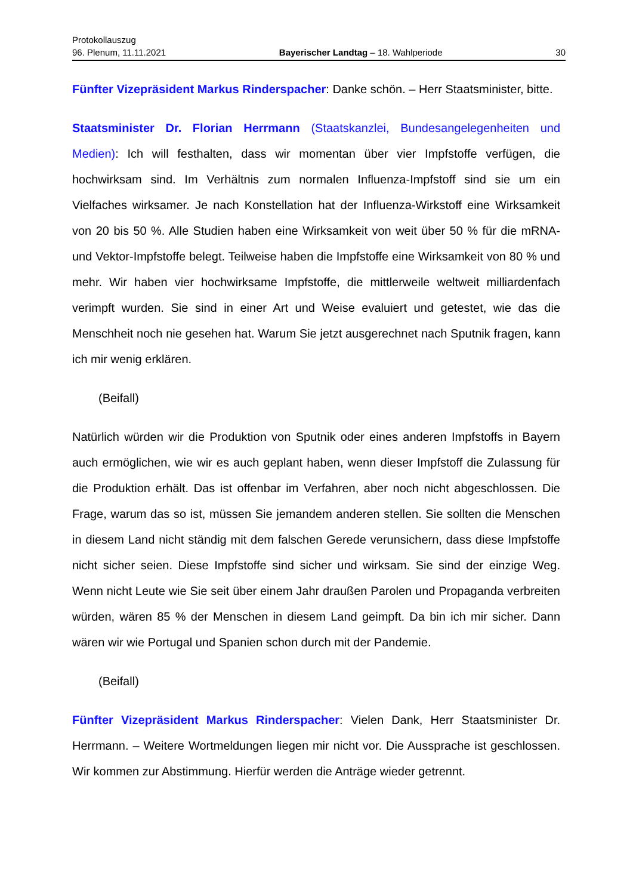Protokollauszug
96. Plenum, 11.11.2021 Bayerischer Landtag – 18. Wahlperiode 30
Fünfter Vizepräsident Markus Rinderspacher: Danke schön. – Herr Staatsminister, bitte.
Staatsminister Dr. Florian Herrmann (Staatskanzlei, Bundesangelegenheiten und Medien): Ich will festhalten, dass wir momentan über vier Impfstoffe verfügen, die hochwirksam sind. Im Verhältnis zum normalen Influenza-Impfstoff sind sie um ein Vielfaches wirksamer. Je nach Konstellation hat der Influenza-Wirkstoff eine Wirksamkeit von 20 bis 50 %. Alle Studien haben eine Wirksamkeit von weit über 50 % für die mRNA- und Vektor-Impfstoffe belegt. Teilweise haben die Impfstoffe eine Wirksamkeit von 80 % und mehr. Wir haben vier hochwirksame Impfstoffe, die mittlerweile weltweit milliardenfach verimpft wurden. Sie sind in einer Art und Weise evaluiert und getestet, wie das die Menschheit noch nie gesehen hat. Warum Sie jetzt ausgerechnet nach Sputnik fragen, kann ich mir wenig erklären.
(Beifall)
Natürlich würden wir die Produktion von Sputnik oder eines anderen Impfstoffs in Bayern auch ermöglichen, wie wir es auch geplant haben, wenn dieser Impfstoff die Zulassung für die Produktion erhält. Das ist offenbar im Verfahren, aber noch nicht abgeschlossen. Die Frage, warum das so ist, müssen Sie jemandem anderen stellen. Sie sollten die Menschen in diesem Land nicht ständig mit dem falschen Gerede verunsichern, dass diese Impfstoffe nicht sicher seien. Diese Impfstoffe sind sicher und wirksam. Sie sind der einzige Weg. Wenn nicht Leute wie Sie seit über einem Jahr draußen Parolen und Propaganda verbreiten würden, wären 85 % der Menschen in diesem Land geimpft. Da bin ich mir sicher. Dann wären wir wie Portugal und Spanien schon durch mit der Pandemie.
(Beifall)
Fünfter Vizepräsident Markus Rinderspacher: Vielen Dank, Herr Staatsminister Dr. Herrmann. – Weitere Wortmeldungen liegen mir nicht vor. Die Aussprache ist geschlossen. Wir kommen zur Abstimmung. Hierfür werden die Anträge wieder getrennt.